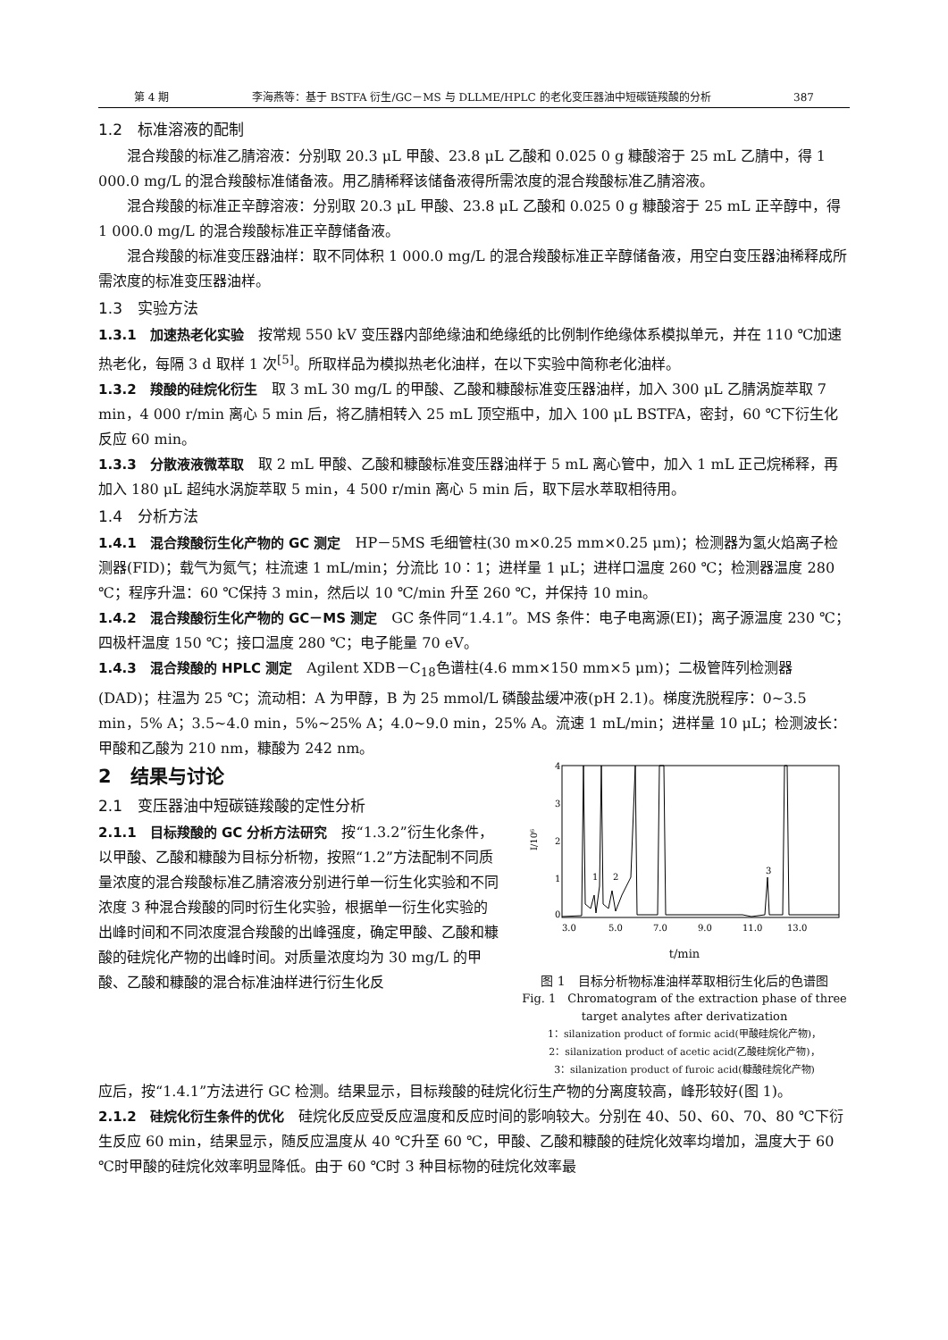第 4 期 李海燕等：基于 BSTFA 衍生/GC－MS 与 DLLME/HPLC 的老化变压器油中短碳链羧酸的分析 387
1.2　标准溶液的配制
混合羧酸的标准乙腈溶液：分别取 20.3 μL 甲酸、23.8 μL 乙酸和 0.025 0 g 糠酸溶于 25 mL 乙腈中，得 1 000.0 mg/L 的混合羧酸标准储备液。用乙腈稀释该储备液得所需浓度的混合羧酸标准乙腈溶液。
混合羧酸的标准正辛醇溶液：分别取 20.3 μL 甲酸、23.8 μL 乙酸和 0.025 0 g 糠酸溶于 25 mL 正辛醇中，得 1 000.0 mg/L 的混合羧酸标准正辛醇储备液。
混合羧酸的标准变压器油样：取不同体积 1 000.0 mg/L 的混合羧酸标准正辛醇储备液，用空白变压器油稀释成所需浓度的标准变压器油样。
1.3　实验方法
1.3.1　加速热老化实验
按常规 550 kV 变压器内部绝缘油和绝缘纸的比例制作绝缘体系模拟单元，并在 110 ℃加速热老化，每隔 3 d 取样 1 次<sup>[5]</sup>。所取样品为模拟热老化油样，在以下实验中简称老化油样。
1.3.2　羧酸的硅烷化衍生
取 3 mL 30 mg/L 的甲酸、乙酸和糠酸标准变压器油样，加入 300 μL 乙腈涡旋萃取 7 min，4 000 r/min 离心 5 min 后，将乙腈相转入 25 mL 顶空瓶中，加入 100 μL BSTFA，密封，60 ℃下衍生化反应 60 min。
1.3.3　分散液液微萃取
取 2 mL 甲酸、乙酸和糠酸标准变压器油样于 5 mL 离心管中，加入 1 mL 正己烷稀释，再加入 180 μL 超纯水涡旋萃取 5 min，4 500 r/min 离心 5 min 后，取下层水萃取相待用。
1.4　分析方法
1.4.1　混合羧酸衍生化产物的 GC 测定
HP－5MS 毛细管柱(30 m×0.25 mm×0.25 μm)；检测器为氢火焰离子检测器(FID)；载气为氮气；柱流速 1 mL/min；分流比 10∶1；进样量 1 μL；进样口温度 260 ℃；检测器温度 280 ℃；程序升温：60 ℃保持 3 min，然后以 10 ℃/min 升至 260 ℃，并保持 10 min。
1.4.2　混合羧酸衍生化产物的 GC－MS 测定
GC 条件同“1.4.1”。MS 条件：电子电离源(EI)；离子源温度 230 ℃；四极杆温度 150 ℃；接口温度 280 ℃；电子能量 70 eV。
1.4.3　混合羧酸的 HPLC 测定
Agilent XDB－C<sub>18</sub>色谱柱(4.6 mm×150 mm×5 μm)；二极管阵列检测器(DAD)；柱温为 25 ℃；流动相：A 为甲醇，B 为 25 mmol/L 磷酸盐缓冲液(pH 2.1)。梯度洗脱程序：0~3.5 min，5% A；3.5~4.0 min，5%~25% A；4.0~9.0 min，25% A。流速 1 mL/min；进样量 10 μL；检测波长：甲酸和乙酸为 210 nm，糠酸为 242 nm。
2　结果与讨论
2.1　变压器油中短碳链羧酸的定性分析
2.1.1　目标羧酸的 GC 分析方法研究
按“1.3.2”衍生化条件，以甲酸、乙酸和糠酸为目标分析物，按照“1.2”方法配制不同质量浓度的混合羧酸标准乙腈溶液分别进行单一衍生化实验和不同浓度 3 种混合羧酸的同时衍生化实验，根据单一衍生化实验的出峰时间和不同浓度混合羧酸的出峰强度，确定甲酸、乙酸和糠酸的硅烷化产物的出峰时间。对质量浓度均为 30 mg/L 的甲酸、乙酸和糠酸的混合标准油样进行衍生化反
4
3
2
1
0
I/10⁶
1
2
3
3.0
5.0
7.0
9.0
11.0
13.0
t/min
图 1　目标分析物标准油样萃取相衍生化后的色谱图
Fig. 1　Chromatogram of the extraction phase of three target analytes after derivatization
1：silanization product of formic acid(甲酸硅烷化产物)，
2：silanization product of acetic acid(乙酸硅烷化产物)，
3：silanization product of furoic acid(糠酸硅烷化产物)
应后，按“1.4.1”方法进行 GC 检测。结果显示，目标羧酸的硅烷化衍生产物的分离度较高，峰形较好(图 1)。
2.1.2　硅烷化衍生条件的优化
硅烷化反应受反应温度和反应时间的影响较大。分别在 40、50、60、70、80 ℃下衍生反应 60 min，结果显示，随反应温度从 40 ℃升至 60 ℃，甲酸、乙酸和糠酸的硅烷化效率均增加，温度大于 60 ℃时甲酸的硅烷化效率明显降低。由于 60 ℃时 3 种目标物的硅烷化效率最